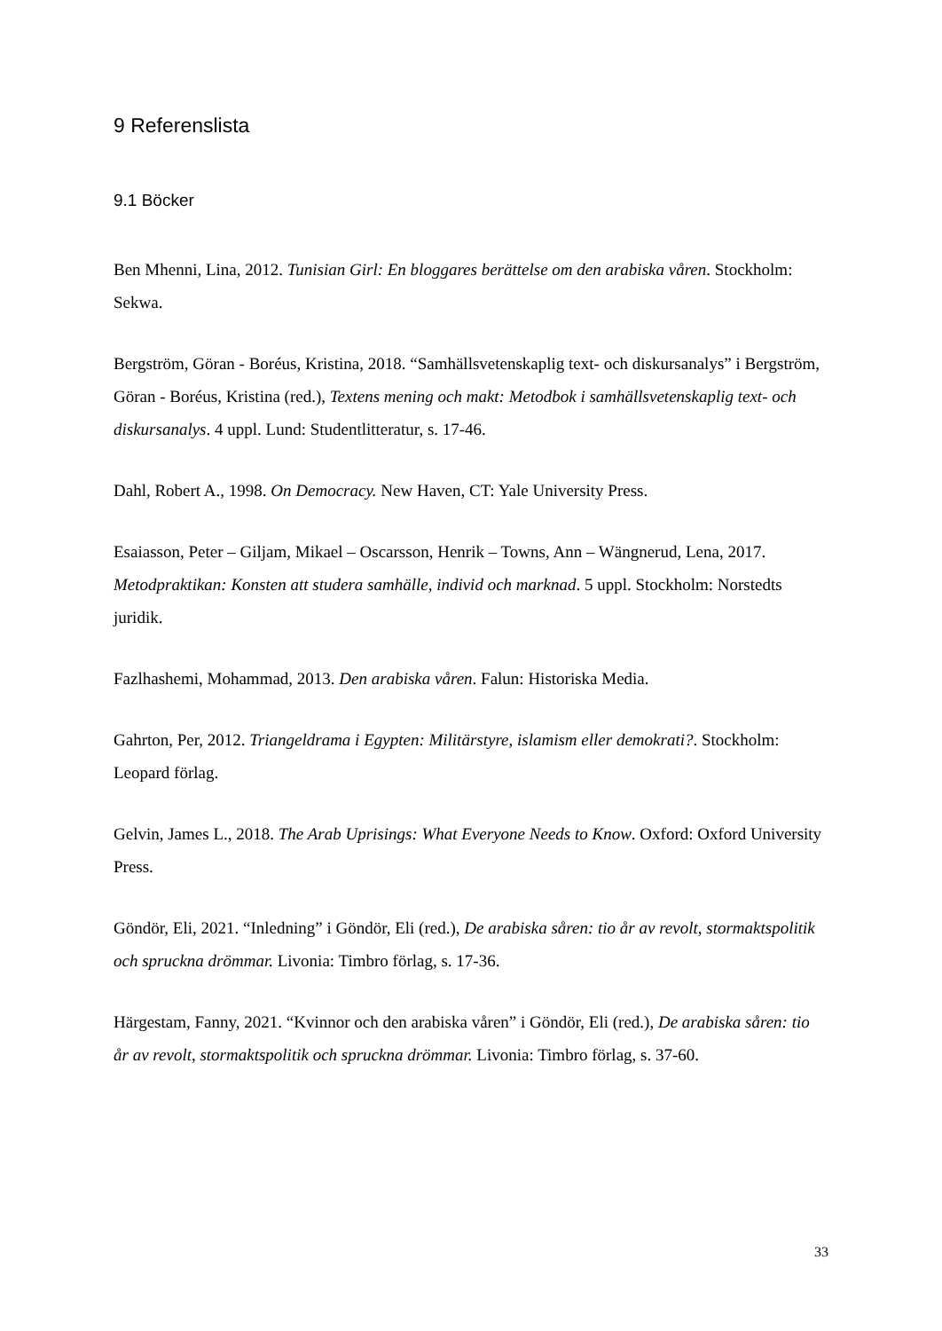9 Referenslista
9.1 Böcker
Ben Mhenni, Lina, 2012. Tunisian Girl: En bloggares berättelse om den arabiska våren. Stockholm: Sekwa.
Bergström, Göran - Boréus, Kristina, 2018. “Samhällsvetenskaplig text- och diskursanalys” i Bergström, Göran - Boréus, Kristina (red.), Textens mening och makt: Metodbok i samhällsvetenskaplig text- och diskursanalys. 4 uppl. Lund: Studentlitteratur, s. 17-46.
Dahl, Robert A., 1998. On Democracy. New Haven, CT: Yale University Press.
Esaiasson, Peter – Giljam, Mikael – Oscarsson, Henrik – Towns, Ann – Wängnerud, Lena, 2017. Metodpraktikan: Konsten att studera samhälle, individ och marknad. 5 uppl. Stockholm: Norstedts juridik.
Fazlhashemi, Mohammad, 2013. Den arabiska våren. Falun: Historiska Media.
Gahrton, Per, 2012. Triangeldrama i Egypten: Militärstyre, islamism eller demokrati?. Stockholm: Leopard förlag.
Gelvin, James L., 2018. The Arab Uprisings: What Everyone Needs to Know. Oxford: Oxford University Press.
Göndör, Eli, 2021. “Inledning” i Göndör, Eli (red.), De arabiska såren: tio år av revolt, stormaktspolitik och spruckna drömmar. Livonia: Timbro förlag, s. 17-36.
Härgestam, Fanny, 2021. “Kvinnor och den arabiska våren” i Göndör, Eli (red.), De arabiska såren: tio år av revolt, stormaktspolitik och spruckna drömmar. Livonia: Timbro förlag, s. 37-60.
33